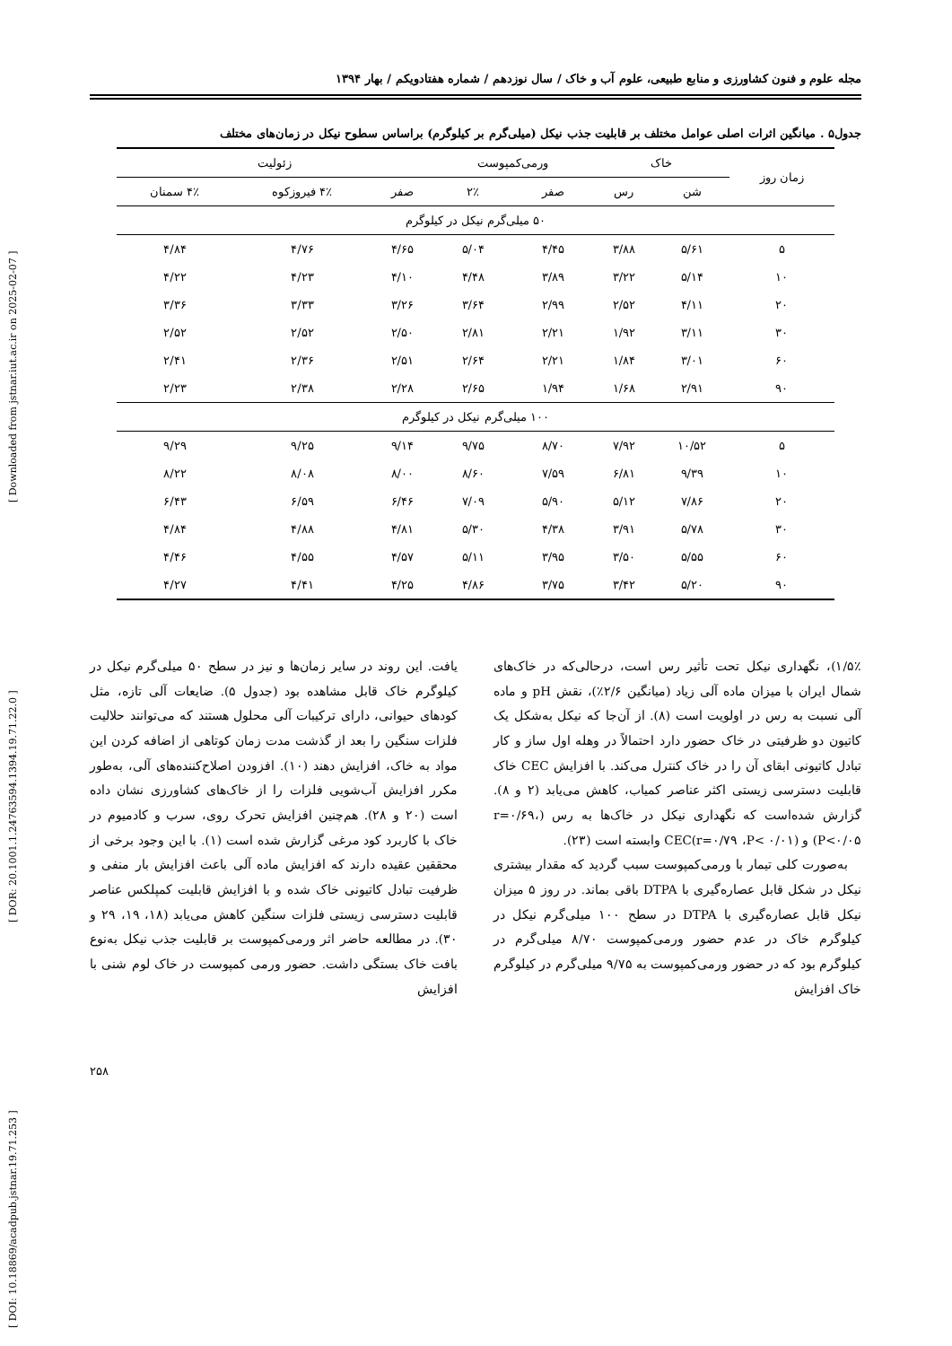[ DOI: 10.18869/acadpub.jstnar.19.71.253 ] [ DOR: 20.1001.1.24763594.1394.19.71.22.0 ] [ Downloaded from jstnar.iut.ac.ir on 2025-02-07 ]
مجله علوم و فنون کشاورزی و منابع طبیعی، علوم آب و خاک / سال نوزدهم / شماره هفتادویکم / بهار ۱۳۹۴
جدول۵ . میانگین اثرات اصلی عوامل مختلف بر قابلیت جذب نیکل (میلی‌گرم بر کیلوگرم) براساس سطوح نیکل در زمان‌های مختلف
| زمان روز | خاک | | ورمی‌کمپوست | | زئولیت | | |
| --- | --- | --- | --- | --- | --- | --- | --- |
| | شن | رس | صفر | ۲٪ | صفر | ۴٪ فیروزکوه | ۴٪ سمنان |
| ۵۰ میلی‌گرم نیکل در کیلوگرم | | | | | | | |
| ۵ | ۵/۶۱ | ۳/۸۸ | ۴/۴۵ | ۵/۰۴ | ۴/۶۵ | ۴/۷۶ | ۴/۸۴ |
| ۱۰ | ۵/۱۴ | ۳/۲۲ | ۳/۸۹ | ۴/۴۸ | ۴/۱۰ | ۴/۲۳ | ۴/۲۲ |
| ۲۰ | ۴/۱۱ | ۲/۵۲ | ۲/۹۹ | ۳/۶۴ | ۳/۲۶ | ۳/۳۳ | ۳/۳۶ |
| ۳۰ | ۳/۱۱ | ۱/۹۲ | ۲/۲۱ | ۲/۸۱ | ۲/۵۰ | ۲/۵۲ | ۲/۵۲ |
| ۶۰ | ۳/۰۱ | ۱/۸۴ | ۲/۲۱ | ۲/۶۴ | ۲/۵۱ | ۲/۳۶ | ۲/۴۱ |
| ۹۰ | ۲/۹۱ | ۱/۶۸ | ۱/۹۴ | ۲/۶۵ | ۲/۲۸ | ۲/۳۸ | ۲/۲۳ |
| ۱۰۰ میلی‌گرم نیکل در کیلوگرم | | | | | | | |
| ۵ | ۱۰/۵۲ | ۷/۹۲ | ۸/۷۰ | ۹/۷۵ | ۹/۱۴ | ۹/۲۵ | ۹/۲۹ |
| ۱۰ | ۹/۳۹ | ۶/۸۱ | ۷/۵۹ | ۸/۶۰ | ۸/۰۰ | ۸/۰۸ | ۸/۲۲ |
| ۲۰ | ۷/۸۶ | ۵/۱۲ | ۵/۹۰ | ۷/۰۹ | ۶/۴۶ | ۶/۵۹ | ۶/۴۳ |
| ۳۰ | ۵/۷۸ | ۳/۹۱ | ۴/۳۸ | ۵/۳۰ | ۴/۸۱ | ۴/۸۸ | ۴/۸۴ |
| ۶۰ | ۵/۵۵ | ۳/۵۰ | ۳/۹۵ | ۵/۱۱ | ۴/۵۷ | ۴/۵۵ | ۴/۴۶ |
| ۹۰ | ۵/۲۰ | ۳/۴۲ | ۳/۷۵ | ۴/۸۶ | ۴/۲۵ | ۴/۴۱ | ۴/۲۷ |
۱/۵٪)، نگهداری نیکل تحت تأثیر رس است، درحالی‌که در خاک‌های شمال ایران با میزان ماده آلی زیاد (میانگین ۲/۶٪)، نقش pH و ماده آلی نسبت به رس در اولویت است (۸). از آن‌جا که نیکل به‌شکل یک کاتیون دو ظرفیتی در خاک حضور دارد احتمالاً در وهله اول ساز و کار تبادل کاتیونی ابقای آن را در خاک کنترل می‌کند. با افزایش CEC خاک قابلیت دسترسی زیستی اکثر عناصر کمیاب، کاهش می‌یابد (۲ و ۸). گزارش شده‌است که نگهداری نیکل در خاک‌ها به رس (r=۰/۶۹، P<۰/۰۵) و CEC(r=۰/۷۹ ،P< ۰/۰۱) وابسته است (۲۳).
به‌صورت کلی تیمار با ورمی‌کمپوست سبب گردید که مقدار بیشتری نیکل در شکل قابل عصاره‌گیری با DTPA باقی بماند. در روز ۵ میزان نیکل قابل عصاره‌گیری با DTPA در سطح ۱۰۰ میلی‌گرم نیکل در کیلوگرم خاک در عدم حضور ورمی‌کمپوست ۸/۷۰ میلی‌گرم در کیلوگرم بود که در حضور ورمی‌کمپوست به ۹/۷۵ میلی‌گرم در کیلوگرم خاک افزایش
یافت. این روند در سایر زمان‌ها و نیز در سطح ۵۰ میلی‌گرم نیکل در کیلوگرم خاک قابل مشاهده بود (جدول ۵). ضایعات آلی تازه، مثل کودهای حیوانی، دارای ترکیبات آلی محلول هستند که می‌توانند حلالیت فلزات سنگین را بعد از گذشت مدت زمان کوتاهی از اضافه کردن این مواد به خاک، افزایش دهند (۱۰). افزودن اصلاح‌کننده‌های آلی، به‌طور مکرر افزایش آب‌شویی فلزات را از خاک‌های کشاورزی نشان داده است (۲۰ و ۲۸). هم‌چنین افزایش تحرک روی، سرب و کادمیوم در خاک با کاربرد کود مرغی گزارش شده است (۱). با این وجود برخی از محققین عقیده دارند که افزایش ماده آلی باعث افزایش بار منفی و ظرفیت تبادل کاتیونی خاک شده و با افزایش قابلیت کمپلکس عناصر قابلیت دسترسی زیستی فلزات سنگین کاهش می‌یابد (۱۸، ۱۹، ۲۹ و ۳۰). در مطالعه حاضر اثر ورمی‌کمپوست بر قابلیت جذب نیکل به‌نوع بافت خاک بستگی داشت. حضور ورمی کمپوست در خاک لوم شنی با افزایش
۲۵۸